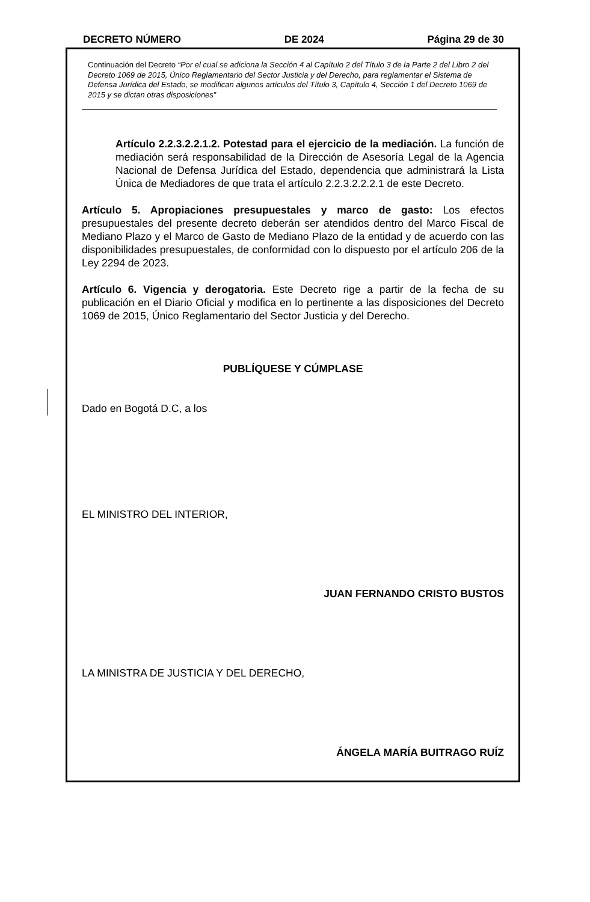DECRETO NÚMERO DE 2024 Página 29 de 30
Continuación del Decreto “Por el cual se adiciona la Sección 4 al Capítulo 2 del Título 3 de la Parte 2 del Libro 2 del Decreto 1069 de 2015, Único Reglamentario del Sector Justicia y del Derecho, para reglamentar el Sistema de Defensa Jurídica del Estado, se modifican algunos artículos del Título 3, Capítulo 4, Sección 1 del Decreto 1069 de 2015 y se dictan otras disposiciones”
Artículo 2.2.3.2.2.1.2. Potestad para el ejercicio de la mediación. La función de mediación será responsabilidad de la Dirección de Asesoría Legal de la Agencia Nacional de Defensa Jurídica del Estado, dependencia que administrará la Lista Única de Mediadores de que trata el artículo 2.2.3.2.2.2.1 de este Decreto.
Artículo 5. Apropiaciones presupuestales y marco de gasto: Los efectos presupuestales del presente decreto deberán ser atendidos dentro del Marco Fiscal de Mediano Plazo y el Marco de Gasto de Mediano Plazo de la entidad y de acuerdo con las disponibilidades presupuestales, de conformidad con lo dispuesto por el artículo 206 de la Ley 2294 de 2023.
Artículo 6. Vigencia y derogatoria. Este Decreto rige a partir de la fecha de su publicación en el Diario Oficial y modifica en lo pertinente a las disposiciones del Decreto 1069 de 2015, Único Reglamentario del Sector Justicia y del Derecho.
PUBLÍQUESE Y CÚMPLASE
Dado en Bogotá D.C, a los
EL MINISTRO DEL INTERIOR,
JUAN FERNANDO CRISTO BUSTOS
LA MINISTRA DE JUSTICIA Y DEL DERECHO,
ÁNGELA MARÍA BUITRAGO RUÍZ